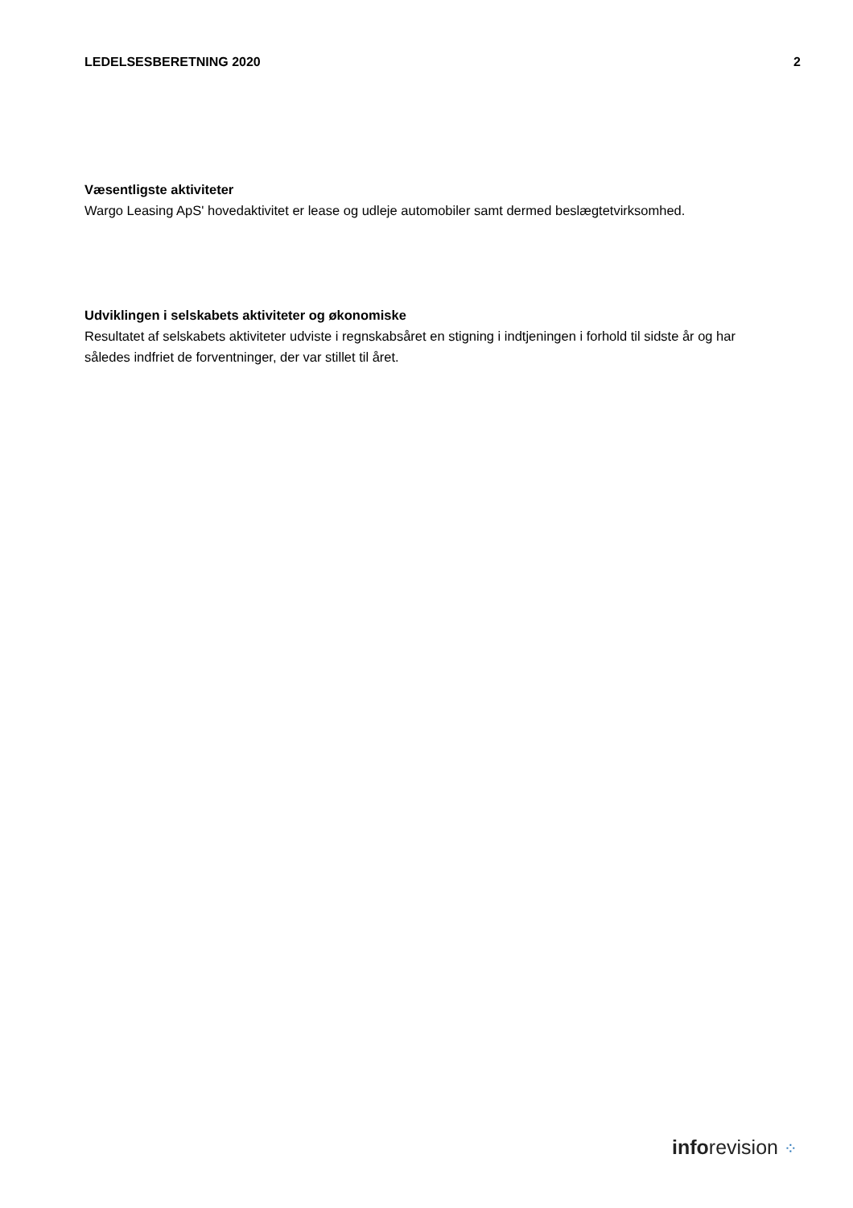LEDELSESBERETNING 2020 2
Væsentligste aktiviteter
Wargo Leasing ApS' hovedaktivitet er lease og udleje automobiler samt dermed beslægtetvirksomhed.
Udviklingen i selskabets aktiviteter og økonomiske
Resultatet af selskabets aktiviteter udviste i regnskabsåret en stigning i indtjeningen i forhold til sidste år og har således indfriet de forventninger, der var stillet til året.
inforevision ⁘